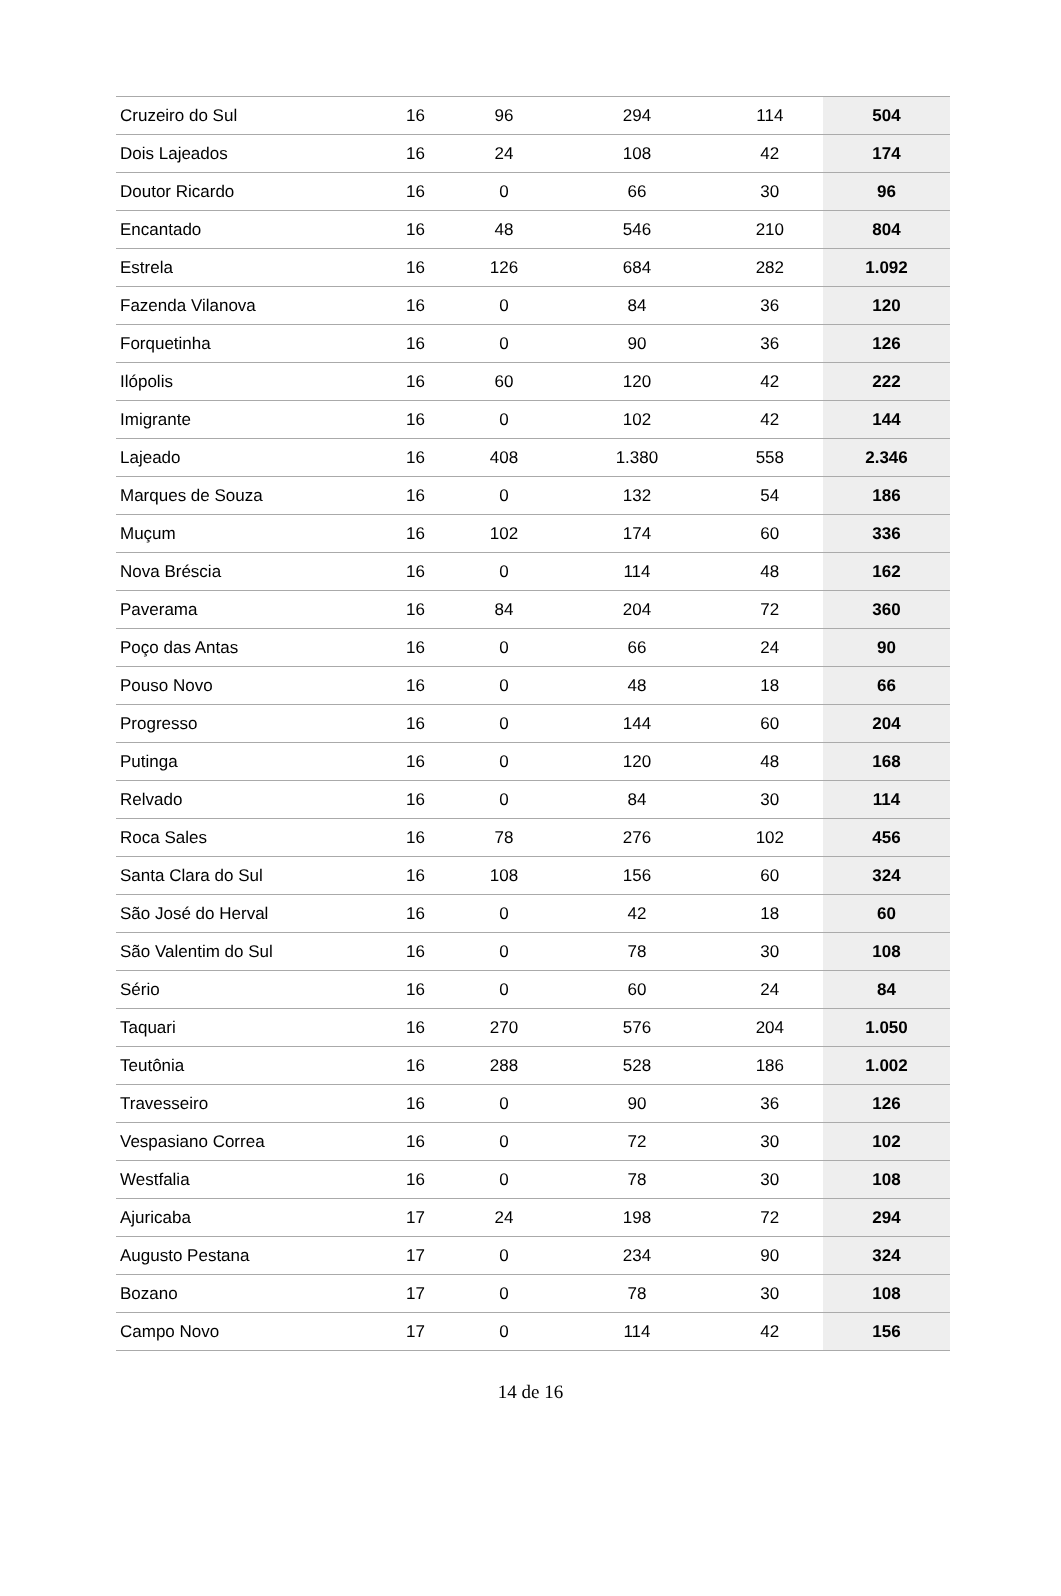| Cruzeiro do Sul | 16 | 96 | 294 | 114 | 504 |
| Dois Lajeados | 16 | 24 | 108 | 42 | 174 |
| Doutor Ricardo | 16 | 0 | 66 | 30 | 96 |
| Encantado | 16 | 48 | 546 | 210 | 804 |
| Estrela | 16 | 126 | 684 | 282 | 1.092 |
| Fazenda Vilanova | 16 | 0 | 84 | 36 | 120 |
| Forquetinha | 16 | 0 | 90 | 36 | 126 |
| Ilópolis | 16 | 60 | 120 | 42 | 222 |
| Imigrante | 16 | 0 | 102 | 42 | 144 |
| Lajeado | 16 | 408 | 1.380 | 558 | 2.346 |
| Marques de Souza | 16 | 0 | 132 | 54 | 186 |
| Muçum | 16 | 102 | 174 | 60 | 336 |
| Nova Bréscia | 16 | 0 | 114 | 48 | 162 |
| Paverama | 16 | 84 | 204 | 72 | 360 |
| Poço das Antas | 16 | 0 | 66 | 24 | 90 |
| Pouso Novo | 16 | 0 | 48 | 18 | 66 |
| Progresso | 16 | 0 | 144 | 60 | 204 |
| Putinga | 16 | 0 | 120 | 48 | 168 |
| Relvado | 16 | 0 | 84 | 30 | 114 |
| Roca Sales | 16 | 78 | 276 | 102 | 456 |
| Santa Clara do Sul | 16 | 108 | 156 | 60 | 324 |
| São José do Herval | 16 | 0 | 42 | 18 | 60 |
| São Valentim do Sul | 16 | 0 | 78 | 30 | 108 |
| Sério | 16 | 0 | 60 | 24 | 84 |
| Taquari | 16 | 270 | 576 | 204 | 1.050 |
| Teutônia | 16 | 288 | 528 | 186 | 1.002 |
| Travesseiro | 16 | 0 | 90 | 36 | 126 |
| Vespasiano Correa | 16 | 0 | 72 | 30 | 102 |
| Westfalia | 16 | 0 | 78 | 30 | 108 |
| Ajuricaba | 17 | 24 | 198 | 72 | 294 |
| Augusto Pestana | 17 | 0 | 234 | 90 | 324 |
| Bozano | 17 | 0 | 78 | 30 | 108 |
| Campo Novo | 17 | 0 | 114 | 42 | 156 |
14 de 16